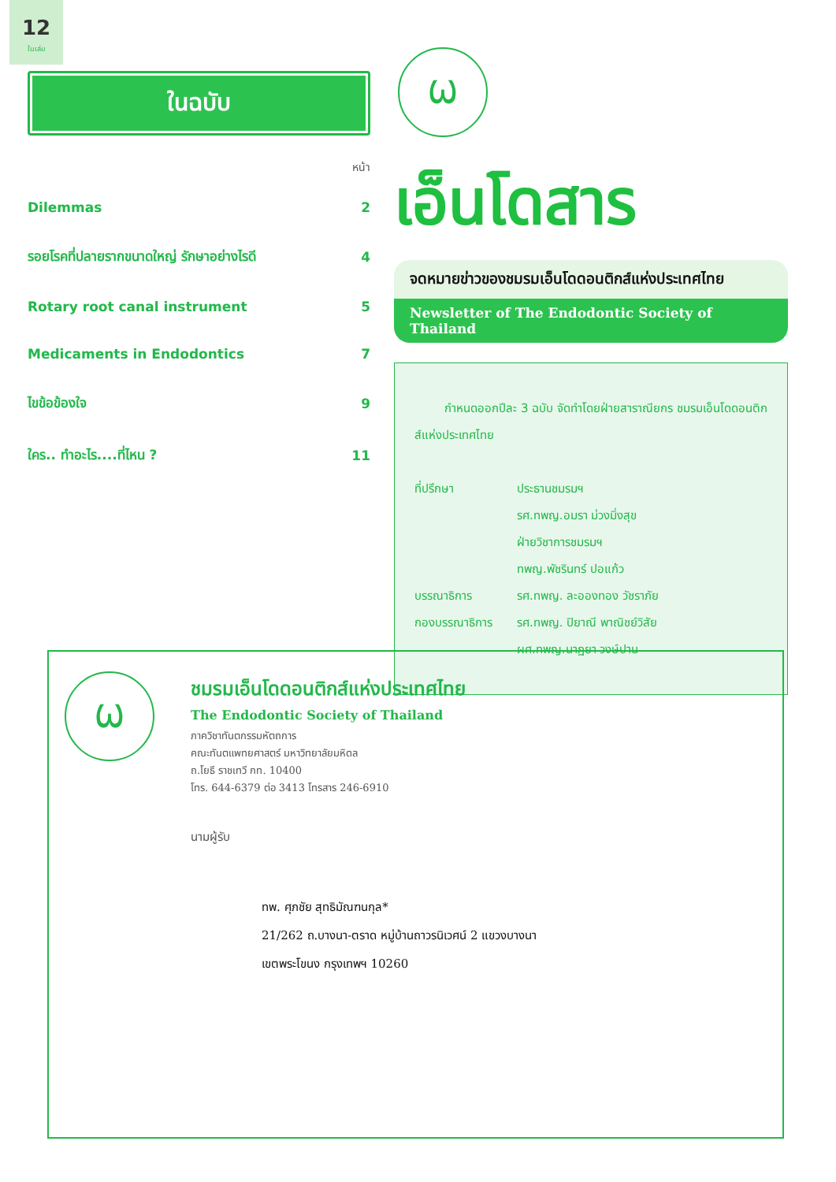12
ในเล่ม
ในฉบับ
หน้า
| Dilemmas | 2 |
| รอยโรคที่ปลายรากขนาดใหญ่ รักษาอย่างไรดี | 4 |
| Rotary root canal instrument | 5 |
| Medicaments in Endodontics | 7 |
| ไขข้อข้องใจ | 9 |
| ใคร.. ทำอะไร....ที่ไหน ? | 11 |
Ѡ
เอ็นโดสาร
จดหมายข่าวของชมรมเอ็นโดดอนติกส์แห่งประเทศไทย
Newsletter of The Endodontic Society of Thailand
กำหนดออกปีละ 3 ฉบับ จัดทำโดยฝ่ายสาราณียกร ชมรมเอ็นโดดอนติกส์แห่งประเทศไทย
ที่ปรึกษา ประธานชมรมฯ
รศ.ทพญ.อมรา ม่วงมิ่งสุข
ฝ่ายวิชาการชมรมฯ
ทพญ.พัชรินทร์ ปอแก้ว
บรรณาธิการ รศ.ทพญ. ละอองทอง วัชราภัย
กองบรรณาธิการ รศ.ทพญ. ปิยาณี พาณิชย์วิสัย
ผศ.ทพญ.นาฏยา วงษ์ปาน
Ѡ
ชมรมเอ็นโดดอนติกส์แห่งประเทศไทย
The Endodontic Society of Thailand
ภาควิชาทันตกรรมหัตถการ
คณะทันตแพทยศาสตร์ มหาวิทยาลัยมหิดล
ถ.โยธี ราชเทวี กท. 10400
โทร. 644-6379 ต่อ 3413 โทรสาร 246-6910
นามผู้รับ
ทพ. ศุภชัย สุทธิมัณฑนกุล*
21/262 ถ.บางนา-ตราด หมู่บ้านถาวรนิเวศน์ 2 แขวงบางนา
เขตพระโขนง กรุงเทพฯ 10260